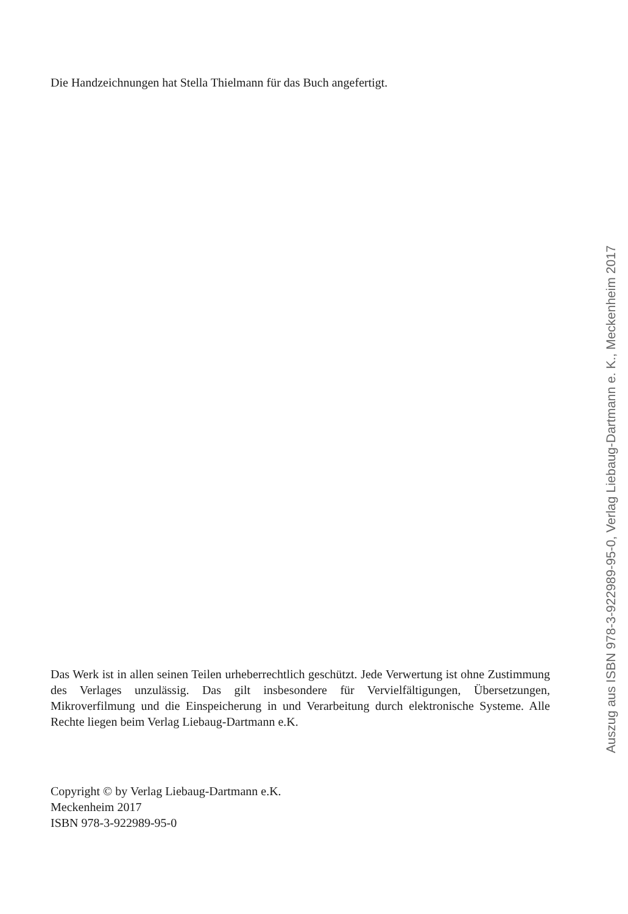Die Handzeichnungen hat Stella Thielmann für das Buch angefertigt.
Das Werk ist in allen seinen Teilen urheberrechtlich geschützt. Jede Verwertung ist ohne Zustimmung des Verlages unzulässig. Das gilt insbesondere für Vervielfältigungen, Übersetzungen, Mikroverfilmung und die Einspeicherung in und Verarbeitung durch elektronische Systeme. Alle Rechte liegen beim Verlag Liebaug-Dartmann e.K.
Copyright © by Verlag Liebaug-Dartmann e.K.
Meckenheim 2017
ISBN 978-3-922989-95-0
Auszug aus ISBN 978-3-922989-95-0, Verlag Liebaug-Dartmann e. K., Meckenheim 2017